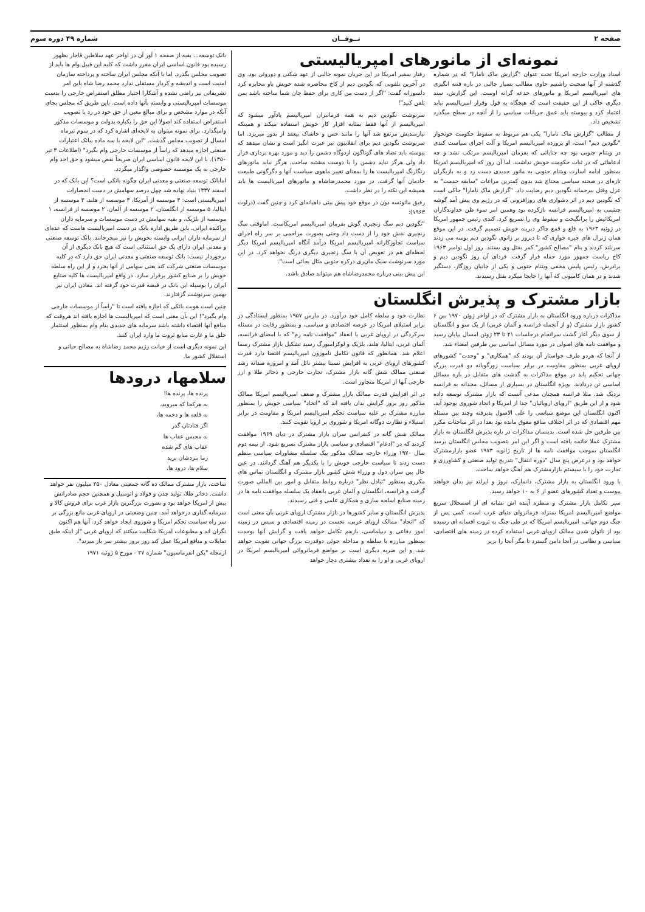صفحه ۲ تــوفــان شماره ۴۹ دوره سوم
نمونه‌ای از مانورهای امپریالیستی
اسناد وزارت خارجه امریکا تحت عنوان "گزارش ماک نامارا" که در شماره گذشته از آنها صحبت راشتیم حاوی مطالب بسیار جالبی در باره فتنه انگیزی های امپریالیسم امریکا و مانورهای خدعه گرانه اوست. این گزارش، سند دیگری حاکی از این حقیقت است که هیچگاه به قول وقرار امپریالیسم نباید اعتماد کرد و پیوسته باید عمق جریانات سیاسی را از آنچه در سطح میگذرد تشخیص داد.
از مطالب "گزارش ماک نامارا" یکی هم مربوط به سقوط حکومت خونخوار "نگودین دیم" است، او پرورده امپریالیسم امریکا و آلت اجرای سیاست کندی در ویتنام جنوبی بود چه جنایاتی که بفرمان امپریالیسم مرتکب نشد و چه ادعاهائی که در ثبات حکومت خویش نداشت. اما آن روز که امپریالیسم امریکا بمنظور ادامه اسارت ویتنام جنوبی به مانور جدیدی دست زد و به بازیگران تازه‌ای در صحنه سیاسی محتاج شد بدون کمترین مراعات "سابقه خدمت" به عزل وقتل بیرحمانه نگودین دیم رضایت داد. "گزارش ماک نامارا" حاکی است که نگودین دیم در اثر دشواری های روزافزونی که در رژیم وی پیش آمد گوشه چشمی به امپریالیسم فرانسه بازکرده بود وهمین امر سوء ظن خداوندگاران امریکائیش را برانگیخت و سقوط وی را تسریع کرد. کندی رئیس جمهور امریکا در ژوئیه ۱۹۶۳ به قلع و قمع چاکر دیرینه خویش تصمیم گرفت. در این موقع همان ژنرال های جیره خواری که تا دیروز بر زانوی نگودین دیم بوسه می زدند سربلند کردند و بنام "مصالح کشور" کمر بقتل وی بستند. روز اول نوامبر ۱۹۶۳ کاخ ریاست جمهور مورد حمله قرار گرفت. فردای آن روز نگودین دیم و برادرش، رئیس پلیس مخفی ویتنام جنوبی و یکی از جانیان روزگار، دستگیر شدند و در همان کامیونی که آنها را جابجا میکرد بقتل رسیدند.
رفتار سفیر امریکا در این جریان نمونه جالبی از عهد شکنی و دوروئی بود. وی در آخرین تلفونی که نگودین دیم از کاخ محاصره شده خویش باو مخابره کرد دلسوزانه گفت: "اگر از دست من کاری برای حفظ جان شما ساخته باشد بمن تلفن کنید"!
سرنوشت نگودین دیم به همه فرمانبران امپریالیسم یادآور میشود که امپریالیسم از آنها فقط بمثابه افزار کار خویش استفاده میکند و همینکه نیازمندیش مرتفع شد آنها را مانند خس و خاشاک بیعقد از بدور میریزد. اما سرنوشت نگودین دیم برای انقلابیون نیز عبرت انگیز است و نشان میدهد که پیوسته باید تضاد های گوناگون اردوگاه دشمن را دید و مورد بهره برداری قرار داد ولی هرگز نباید دشمن را با دوست مشتبه ساخت، هرگز نباید مانورهای رنگارنگ امپریالیست ها را بمعنای تغییر ماهوی سیاست آنها و دگرگونی طبیعت خادمان آنها گرفت. در مورد محمدرضاشاه و مانورهای امپریالیست ها باید همیشه این نکته را در نظر داشت.
رفیق مائوتسه دون در موقع خود پیش بینی داهیانه‌ای کرد و چنین گفت (دراوت ۱۹۶۳):
"نگودین دیم سگ زنجیری گوش بفرمان امپریالیسم امریکاست. اماوقتی سگ زنجیری نقش خود را از دست داد وحتی بصورت مزاحمی بر سر راه اجرای سیاست تجاوزکارانه امپریالیسم امریکا درآمد آنگاه امپریالیسم امریکا دیگر لحظه‌ای هم در تعویض آن با سگ زنجیری دیگری درنگ نخواهد کرد. در این مورد سرنوشت سیک مان‌ری درکره جنوبی مثال بجائی است".
این پیش بینی درباره محمدرضاشاه هم میتواند صادق باشد.
بازار مشترک و پذیرش انگلستان
مذاکرات درباره ورود انگلستان به بازار مشترک که در اواخر ژوئن ۱۹۷۰ بین ۶ کشور بازار مشترک (و از آنجمله فرانسه و آلمان غربی) از یک سو و انگلستان از سوی دیگر آغاز گشت سرانجام درجلسات ۲۱ تا ۲۳ ژوئن امسال بپایان رسید و موافقت نامه های اصولی در مورد مسائل اساسی بین طرفین امضاء شد.
از آنجا که هردو طرف خواستار آن بودند که "همکاری" و "وحدت" کشورهای اروپای غربی بمنظور مقاومت در برابر سیاست زورگویانه دو قدرت بزرگ جهانی تحکیم یابد در موقع مذاکرات به گذشت های متقابل در باره مسائل اساسی تن دردادند. بویژه انگلستان در بسیاری از مسائل، مجدانه به فرانسه نزدیک شد. مثلا فرانسه همچنان مدعی آنست که بازار مشترک توسعه داده شود و از این طریق "اروپای اروپائیان" جدا از امریکا و اتحاد شوروی بوجود آید. اکنون انگلستان این موضع سیاسی را علی الاصول پذیرفته وچند بین مسئله مهم اقتصادی که در اثر اختلاف منافع معوق مانده بود بعدا در اثر مباحثات مکرر بین طرفین حل شده است. بدینسان مذاکرات در باره پذیرش انگلستان به بازار مشترک عملا خاتمه یافته است و اگر این امر بتصویب مجلس انگلستان برسد انگلستان بموجب موافقت نامه ها از تاریخ ژانویه ۱۹۷۳ عضو بازارمشترک خواهد بود و درعرض پنج سال "دوره انتقال" بتدریج تولید صنعتی و کشاورزی و تجارت خود را با سیستم بازارمشترک هم آهنگ خواهد ساخت.
با ورود انگلستان به بازار مشترک، دانمارک، نروژ و ایرلند نیز بدان خواهند پیوست و تعداد کشورهای عضو از ۶ به ۱۰ خواهد رسید.
سیر تکامل بازار مشترک و منظره آینده اش نشانه ای از اضمحلال سریع مواضع امپریالیسم امریکا بمنزله فرمانروای دنیای غرب است. کمی پس از جنگ دوم جهانی، امپریالیسم امریکا که در طی جنگ به ثروت افسانه ای رسیده بود از ناتوان شدن ممالک اروپای غربی استفاده کرده در زمینه های اقتصادی، سیاسی و نظامی در آنجا دامن گسترد تا مگر آنجا را بزیر
نظارت خود و سلطه کامل خود درآورد. در مارس ۱۹۵۷ بمنظور ایستادگی در برابر استیلای امریکا در عرصه اقتصادی و سیاسی، و بمنظور رقابت در مسئله سرکردگی در اروپای غربی با انعقاد "موافقت نامه رم" که با امضای فرانسه، آلمان غربی، ایتالیا، هلند، بلژیک و لوکزامبورگ رسید تشکیل بازار مشترک رسما اعلام شد. همانطور که قانون تکامل ناموزون امپریالیسم اقتضا دارد قدرت کشورهای اروپای غربی به افزایش نسبتا بیشتر نائل آمد و امروزه صدانه رشد صنعتی ممالک شش گانه بازار مشترک، تجارت خارجی و ذخائر طلا و ارز خارجی آنها از امریکا متجاوز است.
در اثر افزایش قدرت ممالک بازار مشترک و ضعف امپریالیسم امریکا ممالک مذکور روز بروز گرایش بدان یافته اند که "اتحاد" سیاسی خویش را بمنظور مبارزه مشترک بر علیه سیاست تحکم امپریالیسم امریکا و مقاومت در برابر استیلاء و نظارت دوگانه امریکا و شوروی بر اروپا تقویت کنند.
ممالک شش گانه در کنفرانس سران بازار مشترک در دیان ۱۹۶۹ موافقت کردند که در "ادغام" اقتصادی و سیاسی بازار مشترک تسریع شود. از نیمه دوم سال ۱۹۷۰ وزراء خارجه ممالک مذکور بیک سلسله مشاورات سیاسی منظم دست زدند تا سیاست خارجی خویش را با یکدیگر هم آهنگ گردانند. در عین حال بین سران دول و وزراء شش کشور بازار مشترک و انگلستان تماس های مکرری بمنظور "تبادل نظر" درباره روابط متقابل و امور بین المللی صورت گرفت و فرانسه، انگلستان و آلمان غربی بانعقاد یک سلسله موافقت نامه ها در زمینه صنایع اسلحه سازی و همکاری علمی و فنی رسیدند.
پذیرش انگلستان و سایر کشورها در بازار مشترک اروپای غربی بآن معنی است که "اتحاد" ممالک اروپای غربی، نخست در زمینه اقتصادی و سپس در زمینه امور دفاعی و دیپلماسی، بازهم تکامل خواهد یافت و گرایش آنها بوحدت بمنظور مبارزه با سلطه و مداخله جوئی دوقدرت بزرگ جهانی تقویت خواهد شد. و این ضربه دیگری است بر مواضع فرمانروائی امپریالیسم امریکا در اروپای غربی و او را به تعداد بیشتری دچار خواهد
بانک توسعه... بقیه از صفحه ۱ آور آن در اواخر عهد سلاطین قاجار بظهور رسیده بود قانون اساسی ایران مقرر داشت که کلیه این قبیل وام ها باید از تصویب مجلس بگذرد. اما با آنکه مجلس ایران ساخته و پرداخته سازمان امنیت است و اندیشه و کردار مستقلی ندارد محمد رضا شاه باین امر تشریفاتی نیز راضی نشده و آشکارا اختیار مطلق استقراض خارجی را بدست موسسات امپریالیستی و وابسته بآنها داده است. باین طریق که مجلس بجای آنکه در موارد مشخص و برای مبالغ معین از حق خود در رد یا تصویب استقراض استفاده کند اصولا این حق را یکباره بدولت و موسسات مذکور وامیگذارد. برای نمونه میتوان به لایحه‌ای اشاره کرد که در سوم تیرماه امسال از تصویب مجلس گذشت. "این لایحه با سه ماده ببانک اعتبارات صنعتی اجازه میدهد که راساً از موسسات خارجی وام بگیرد" (اطلاعات ۳ تیر ۱۳۵۰). با این لایحه قانون اساسی ایران صریحاً نقض میشود و حق اخذ وام خارجی به یک موسسه خصوصی واگذار میگردد.
امابانک توسعه صنعتی و معدنی ایران چگونه بانکی است؟ این بانک که در اسفند ۱۳۳۷ بنیاد نهاده شد چهل درصد سهامش در دست انحصارات امپریالیستی است: ۳ موسسه از آمریکا، ۳ موسسه از هلند، ۳ موسسه از ایتالیا، ۵ موسسه از انگلستان، ۲ موسسه از آلمان، ۲ موسسه از فرانسه، ۱ موسسه از بلژیک. و بقیه سهامش در دست موسسات و سرمایه داران پراکنده ایرانی. باین طریق اداره بانک در دست امپریالیست هاست که عده‌ای از سرمایه داران ایرانی وابسته بخویش را نیز میچرخانند. بانک توسعه صنعتی و معدنی ایران دارای یک حق استثنائی است که هیچ بانک دیگری از آن برخوردار نیست: بانک توسعه صنعتی و معدنی ایران حق دارد که در کلیه موسسات صنعتی شرکت کند یعنی سهامی از آنها بخرد و از این راه سلطه خویش را بر صنایع کشور برقرار سازد. در واقع امپریالیست ها کلیه صنایع ایران را بوسیله این بانک در قبضه قدرت خود گرفته اند. معادن ایران نیز بهمین سرنوشت گرفتارند.
چنین است هویت بانکی که اجازه یافته است تا "راساً از موسسات خارجی وام بگیرد"! این بآن معنی است که امپریالیست ها اجازه یافته اند هروقت که منافع آنها اقتضاء داشته باشد سرمایه های جدیدی بنام وام بمنظور استثمار خلق ما و غارت منابع ثروت ما وارد ایران کنند.
این نمونه دیگری است از خیانت رژیم محمد رضاشاه به مصالح حیاتی و استقلال کشور ما.
سلامها، درودها
پرنده ها، پرنده ها!
به هرکجا که میروید،
به قلعه ها و دخمه ها،
اگر فتادتان گذر
به محبس عقاب ها
عقاب های گم شده
زما بنزدشان برید
سلام ها، درود ها.
ساخت. بازار مشترک ممالک ده گانه جمعیتی معادل ۲۵۰ میلیون نفر خواهد داشت. ذخائر طلا، تولید چدن و فولاد و اتومبیل و همچنین حجم صادراتش بیش از امریکا خواهد بود و بصورت بزرگترین بازار غرب برای فروش کالا و سرمایه گذاری درخواهد آمد. چنین وضعیتی در اروپای غربی مانع بزرگی بر سر راه سیاست تحکم امریکا و شوروی ایجاد خواهد کرد. آنها هم اکنون نگران اند و مطبوعات امریکا شکایت میکنند که اروپای غربی "از اینکه طبق تمایلات و منافع امریکا عمل کند روز بروز بیشتر سر باز میزند".
ازمجله "پکن انفرماسیون" شماره ۲۷ - مورخ ۵ ژوئیه ۱۹۷۱